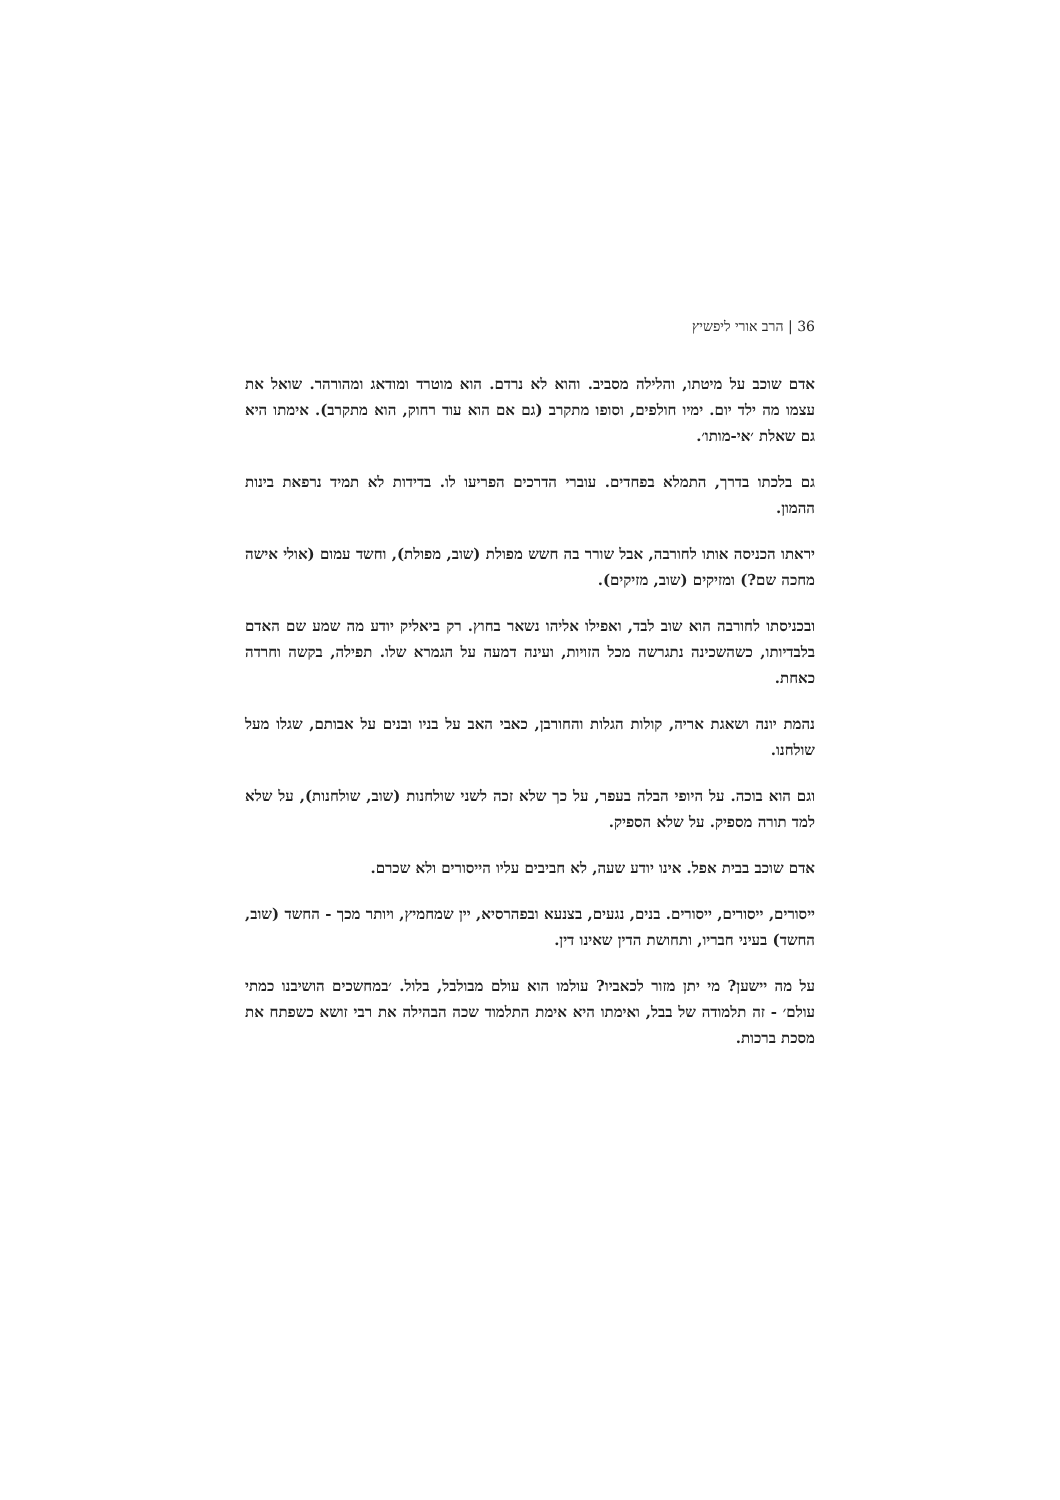36 | הרב אורי ליפשיץ
אדם שוכב על מיטתו, והלילה מסביב. והוא לא נרדם. הוא מוטרד ומודאג ומהורהר. שואל את עצמו מה ילד יום. ימיו חולפים, וסופו מתקרב (גם אם הוא עוד רחוק, הוא מתקרב). אימתו היא גם שאלת ׳אי-מותו׳.
גם בלכתו בדרך, התמלא בפחדים. עוברי הדרכים הפריעו לו. בדידות לא תמיד נרפאת בינות ההמון.
יראתו הכניסה אותו לחורבה, אבל שורר בה חשש מפולת (שוב, מפולת), וחשד עמום (אולי אישה מחכה שם?) ומזיקים (שוב, מזיקים).
ובכניסתו לחורבה הוא שוב לבד, ואפילו אליהו נשאר בחוץ. רק ביאליק יודע מה שמע שם האדם בלבדיותו, כשהשכינה נתגרשה מכל הזויות, ועינה דמעה על הגמרא שלו. תפילה, בקשה וחרדה כאחת.
נהמת יונה ושאגת אריה, קולות הגלות והחורבן, כאבי האב על בניו ובנים על אבותם, שגלו מעל שולחנו.
וגם הוא בוכה. על היופי הבלה בעפר, על כך שלא זכה לשני שולחנות (שוב, שולחנות), על שלא למד תורה מספיק. על שלא הספיק.
אדם שוכב בבית אפל. אינו יודע שעה, לא חביבים עליו הייסורים ולא שכרם.
ייסורים, ייסורים, ייסורים. בנים, נגעים, בצנעא ובפהרסיא, יין שמחמיץ, ויותר מכך - החשד (שוב, החשד) בעיני חבריו, ותחושת הדין שאינו דין.
על מה יישען? מי יתן מזור לכאביו? עולמו הוא עולם מבולבל, בלול. ׳במחשכים הושיבנו כמתי עולם׳ - זה תלמודה של בבל, ואימתו היא אימת התלמוד שכה הבהילה את רבי זושא כשפתח את מסכת ברכות.